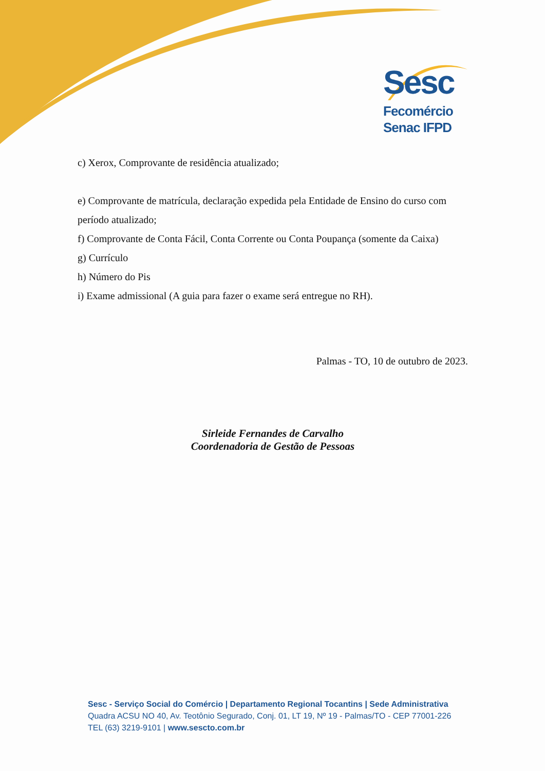Sesc
Fecomércio
Senac IFPD
c) Xerox, Comprovante de residência atualizado;
e) Comprovante de matrícula, declaração expedida pela Entidade de Ensino do curso com período atualizado;
f) Comprovante de Conta Fácil, Conta Corrente ou Conta Poupança (somente da Caixa)
g) Currículo
h) Número do Pis
i) Exame admissional (A guia para fazer o exame será entregue no RH).
Palmas - TO, 10 de outubro de 2023.
Sirleide Fernandes de Carvalho
Coordenadoria de Gestão de Pessoas
Sesc - Serviço Social do Comércio | Departamento Regional Tocantins | Sede Administrativa
Quadra ACSU NO 40, Av. Teotônio Segurado, Conj. 01, LT 19, Nº 19 - Palmas/TO - CEP 77001-226
TEL (63) 3219-9101 | www.sescto.com.br